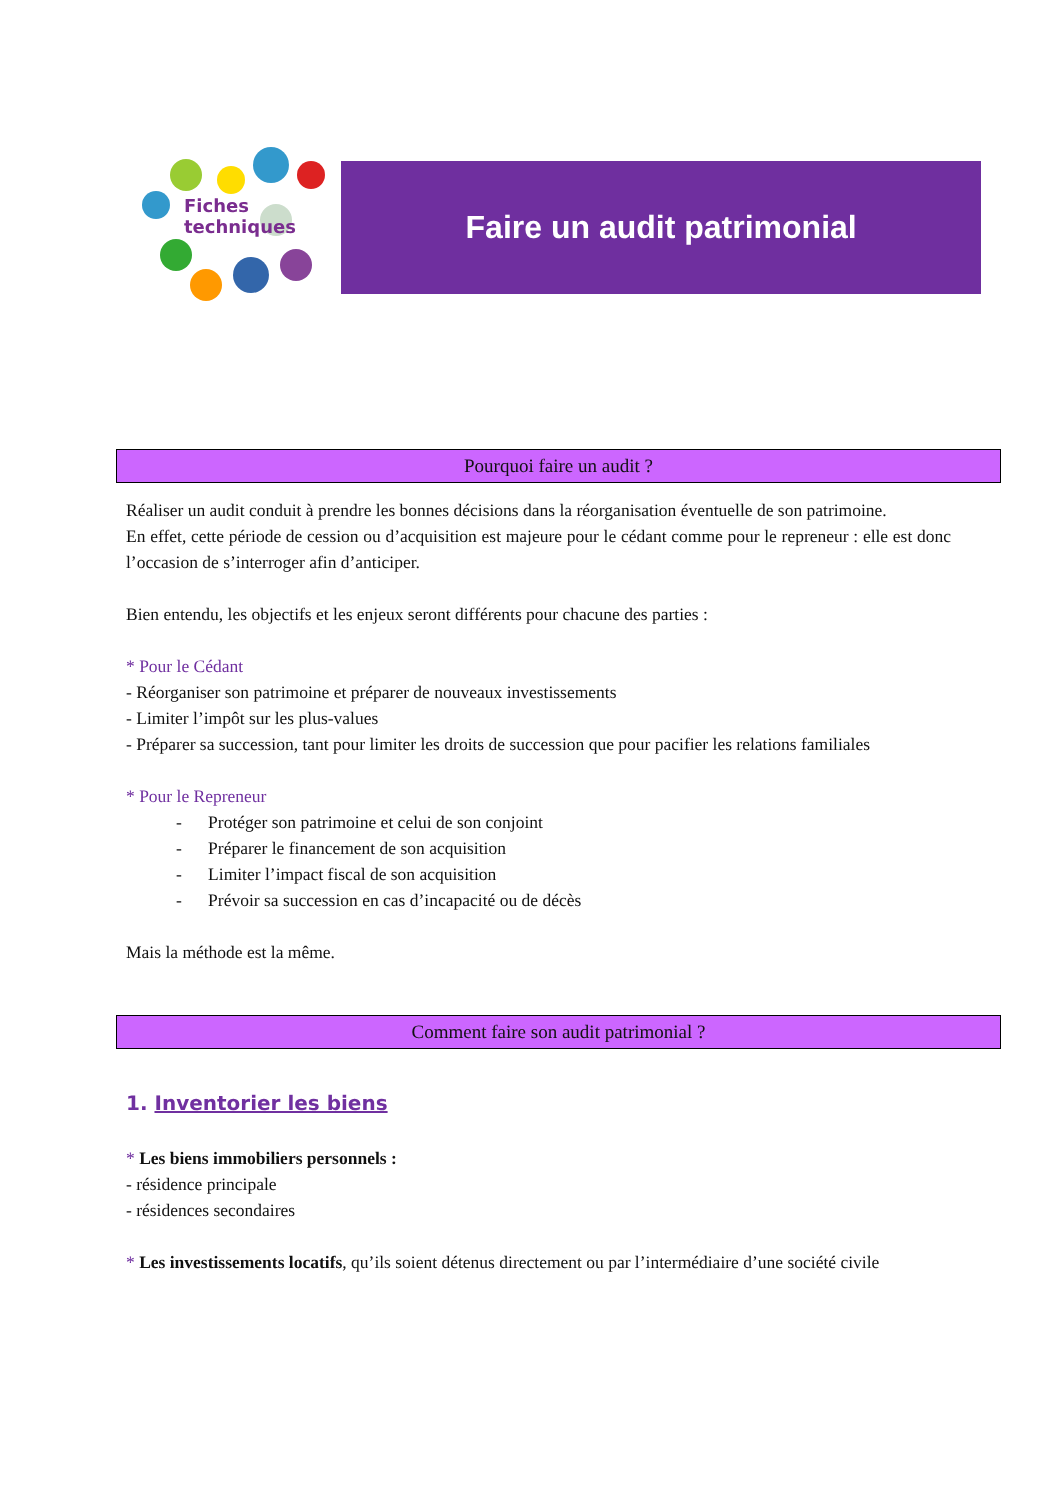Fiches
techniques
Faire un audit patrimonial
Pourquoi faire un audit ?
Réaliser un audit conduit à prendre les bonnes décisions dans la réorganisation éventuelle de son patrimoine.
En effet, cette période de cession ou d’acquisition est majeure pour le cédant comme pour le repreneur : elle est donc l’occasion de s’interroger afin d’anticiper.
Bien entendu, les objectifs et les enjeux seront différents pour chacune des parties :
* Pour le Cédant
- Réorganiser son patrimoine et préparer de nouveaux investissements
- Limiter l’impôt sur les plus-values
- Préparer sa succession, tant pour limiter les droits de succession que pour pacifier les relations familiales
* Pour le Repreneur
- Protéger son patrimoine et celui de son conjoint
- Préparer le financement de son acquisition
- Limiter l’impact fiscal de son acquisition
- Prévoir sa succession en cas d’incapacité ou de décès
Mais la méthode est la même.
Comment faire son audit patrimonial ?
1. Inventorier les biens
* Les biens immobiliers personnels :
- résidence principale
- résidences secondaires
* Les investissements locatifs, qu’ils soient détenus directement ou par l’intermédiaire d’une société civile